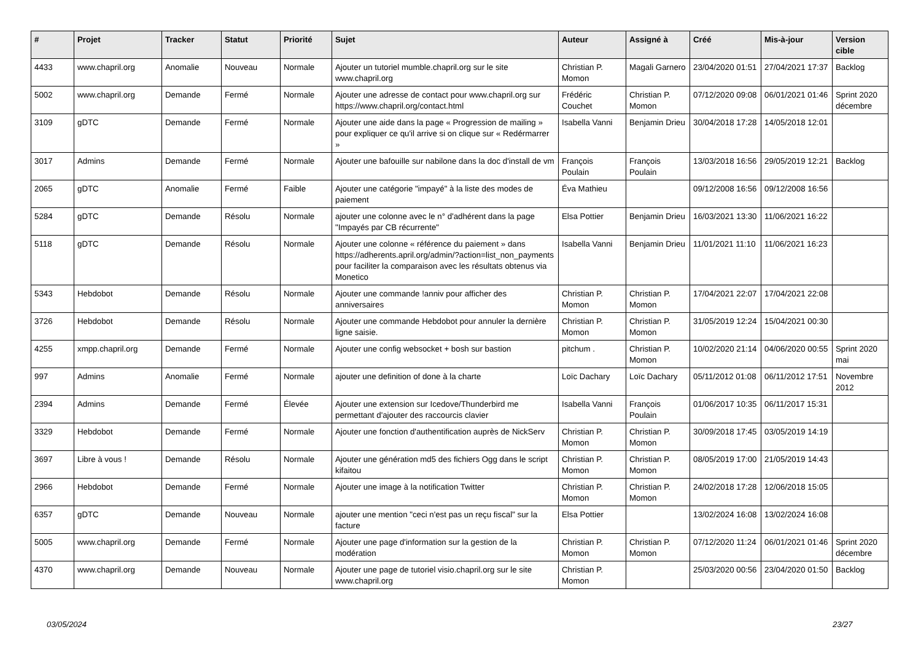| # | Projet | Tracker | Statut | Priorité | Sujet | Auteur | Assigné à | Créé | Mis-à-jour | Version cible |
| --- | --- | --- | --- | --- | --- | --- | --- | --- | --- | --- |
| 4433 | www.chapril.org | Anomalie | Nouveau | Normale | Ajouter un tutoriel mumble.chapril.org sur le site www.chapril.org | Christian P. Momon | Magali Garnero | 23/04/2020 01:51 | 27/04/2021 17:37 | Backlog |
| 5002 | www.chapril.org | Demande | Fermé | Normale | Ajouter une adresse de contact pour www.chapril.org sur https://www.chapril.org/contact.html | Frédéric Couchet | Christian P. Momon | 07/12/2020 09:08 | 06/01/2021 01:46 | Sprint 2020 décembre |
| 3109 | gDTC | Demande | Fermé | Normale | Ajouter une aide dans la page « Progression de mailing » pour expliquer ce qu'il arrive si on clique sur « Redérmarrer » | Isabella Vanni | Benjamin Drieu | 30/04/2018 17:28 | 14/05/2018 12:01 | |
| 3017 | Admins | Demande | Fermé | Normale | Ajouter une bafouille sur nabilone dans la doc d'install de vm | François Poulain | François Poulain | 13/03/2018 16:56 | 29/05/2019 12:21 | Backlog |
| 2065 | gDTC | Anomalie | Fermé | Faible | Ajouter une catégorie "impayé" à la liste des modes de paiement | Éva Mathieu | | 09/12/2008 16:56 | 09/12/2008 16:56 | |
| 5284 | gDTC | Demande | Résolu | Normale | ajouter une colonne avec le n° d'adhérent dans la page "Impayés par CB récurrente" | Elsa Pottier | Benjamin Drieu | 16/03/2021 13:30 | 11/06/2021 16:22 | |
| 5118 | gDTC | Demande | Résolu | Normale | Ajouter une colonne « référence du paiement » dans https://adherents.april.org/admin/?action=list_non_payments pour faciliter la comparaison avec les résultats obtenus via Monetico | Isabella Vanni | Benjamin Drieu | 11/01/2021 11:10 | 11/06/2021 16:23 | |
| 5343 | Hebdobot | Demande | Résolu | Normale | Ajouter une commande !anniv pour afficher des anniversaires | Christian P. Momon | Christian P. Momon | 17/04/2021 22:07 | 17/04/2021 22:08 | |
| 3726 | Hebdobot | Demande | Résolu | Normale | Ajouter une commande Hebdobot pour annuler la dernière ligne saisie. | Christian P. Momon | Christian P. Momon | 31/05/2019 12:24 | 15/04/2021 00:30 | |
| 4255 | xmpp.chapril.org | Demande | Fermé | Normale | Ajouter une config websocket + bosh sur bastion | pitchum . | Christian P. Momon | 10/02/2020 21:14 | 04/06/2020 00:55 | Sprint 2020 mai |
| 997 | Admins | Anomalie | Fermé | Normale | ajouter une definition of done à la charte | Loïc Dachary | Loïc Dachary | 05/11/2012 01:08 | 06/11/2012 17:51 | Novembre 2012 |
| 2394 | Admins | Demande | Fermé | Élevée | Ajouter une extension sur Icedove/Thunderbird me permettant d'ajouter des raccourcis clavier | Isabella Vanni | François Poulain | 01/06/2017 10:35 | 06/11/2017 15:31 | |
| 3329 | Hebdobot | Demande | Fermé | Normale | Ajouter une fonction d'authentification auprès de NickServ | Christian P. Momon | Christian P. Momon | 30/09/2018 17:45 | 03/05/2019 14:19 | |
| 3697 | Libre à vous ! | Demande | Résolu | Normale | Ajouter une génération md5 des fichiers Ogg dans le script kifaitou | Christian P. Momon | Christian P. Momon | 08/05/2019 17:00 | 21/05/2019 14:43 | |
| 2966 | Hebdobot | Demande | Fermé | Normale | Ajouter une image à la notification Twitter | Christian P. Momon | Christian P. Momon | 24/02/2018 17:28 | 12/06/2018 15:05 | |
| 6357 | gDTC | Demande | Nouveau | Normale | ajouter une mention "ceci n'est pas un reçu fiscal" sur la facture | Elsa Pottier | | 13/02/2024 16:08 | 13/02/2024 16:08 | |
| 5005 | www.chapril.org | Demande | Fermé | Normale | Ajouter une page d'information sur la gestion de la modération | Christian P. Momon | Christian P. Momon | 07/12/2020 11:24 | 06/01/2021 01:46 | Sprint 2020 décembre |
| 4370 | www.chapril.org | Demande | Nouveau | Normale | Ajouter une page de tutoriel visio.chapril.org sur le site www.chapril.org | Christian P. Momon | | 25/03/2020 00:56 | 23/04/2020 01:50 | Backlog |
03/05/2024 23/27